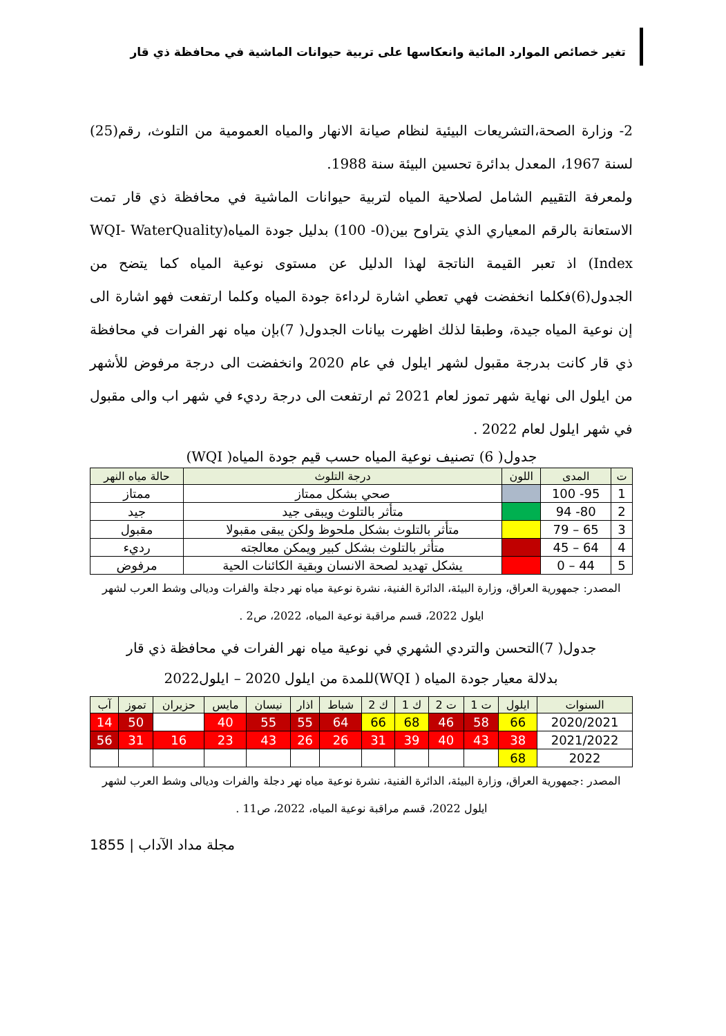تغير خصائص الموارد المائية وانعكاسها على تربية حيوانات الماشية في محافظة ذي قار
2- وزارة الصحة،التشريعات البيئية لنظام صيانة الانهار والمياه العمومية من التلوث، رقم(25) لسنة 1967، المعدل بدائرة تحسين البيئة سنة 1988.
ولمعرفة التقييم الشامل لصلاحية المياه لتربية حيوانات الماشية في محافظة ذي قار تمت الاستعانة بالرقم المعياري الذي يتراوح بين(0- 100) بدليل جودة المياه(WQI- WaterQuality Index) اذ تعبر القيمة الناتجة لهذا الدليل عن مستوى نوعية المياه كما يتضح من الجدول(6)فكلما انخفضت فهي تعطي اشارة لرداءة جودة المياه وكلما ارتفعت فهو اشارة الى إن نوعية المياه جيدة، وطبقا لذلك اظهرت بيانات الجدول( 7)بإن مياه نهر الفرات في محافظة ذي قار كانت بدرجة مقبول لشهر ايلول في عام 2020 وانخفضت الى درجة مرفوض للأشهر من ايلول الى نهاية شهر تموز لعام 2021 ثم ارتفعت الى درجة رديء في شهر اب والى مقبول في شهر ايلول لعام 2022 .
جدول( 6) تصنيف نوعية المياه حسب قيم جودة المياه( WQI)
| ت | المدى | اللون | درجة التلوث | حالة مياه النهر |
| --- | --- | --- | --- | --- |
| 1 | 95- 100 | | صحي بشكل ممتاز | ممتاز |
| 2 | 80- 94 | | متأثر بالتلوث ويبقى جيد | جيد |
| 3 | 65 – 79 | | متأثر بالتلوث بشكل ملحوظ ولكن يبقى مقبولا | مقبول |
| 4 | 64 – 45 | | متأثر بالتلوث بشكل كبير ويمكن معالجته | رديء |
| 5 | 44 – 0 | | يشكل تهديد لصحة الانسان وبقية الكائنات الحية | مرفوض |
المصدر: جمهورية العراق، وزارة البيئة، الدائرة الفنية، نشرة نوعية مياه نهر دجلة والفرات وديالى وشط العرب لشهر ايلول 2022، قسم مراقبة نوعية المياه، 2022، ص2 .
جدول( 7)التحسن والتردي الشهري في نوعية مياه نهر الفرات في محافظة ذي قار
بدلالة معيار جودة المياه ( WQI)للمدة من ايلول 2020 – ايلول2022
| السنوات | ايلول | ت 1 | ت 2 | ك 1 | ك 2 | شباط | اذار | نيسان | مايس | حزيران | تموز | آب |
| --- | --- | --- | --- | --- | --- | --- | --- | --- | --- | --- | --- | --- |
| 2020/2021 | 66 | 58 | 46 | 68 | 66 | 64 | 55 | 55 | 40 | | 50 | 14 |
| 2021/2022 | 38 | 43 | 40 | 39 | 31 | 26 | 26 | 43 | 23 | 16 | 31 | 56 |
| 2022 | 68 | | | | | | | | | | | |
المصدر :جمهورية العراق، وزارة البيئة، الدائرة الفنية، نشرة نوعية مياه نهر دجلة والفرات وديالى وشط العرب لشهر ايلول 2022، قسم مراقبة نوعية المياه، 2022، ص11 .
مجلة مداد الآداب | 1855